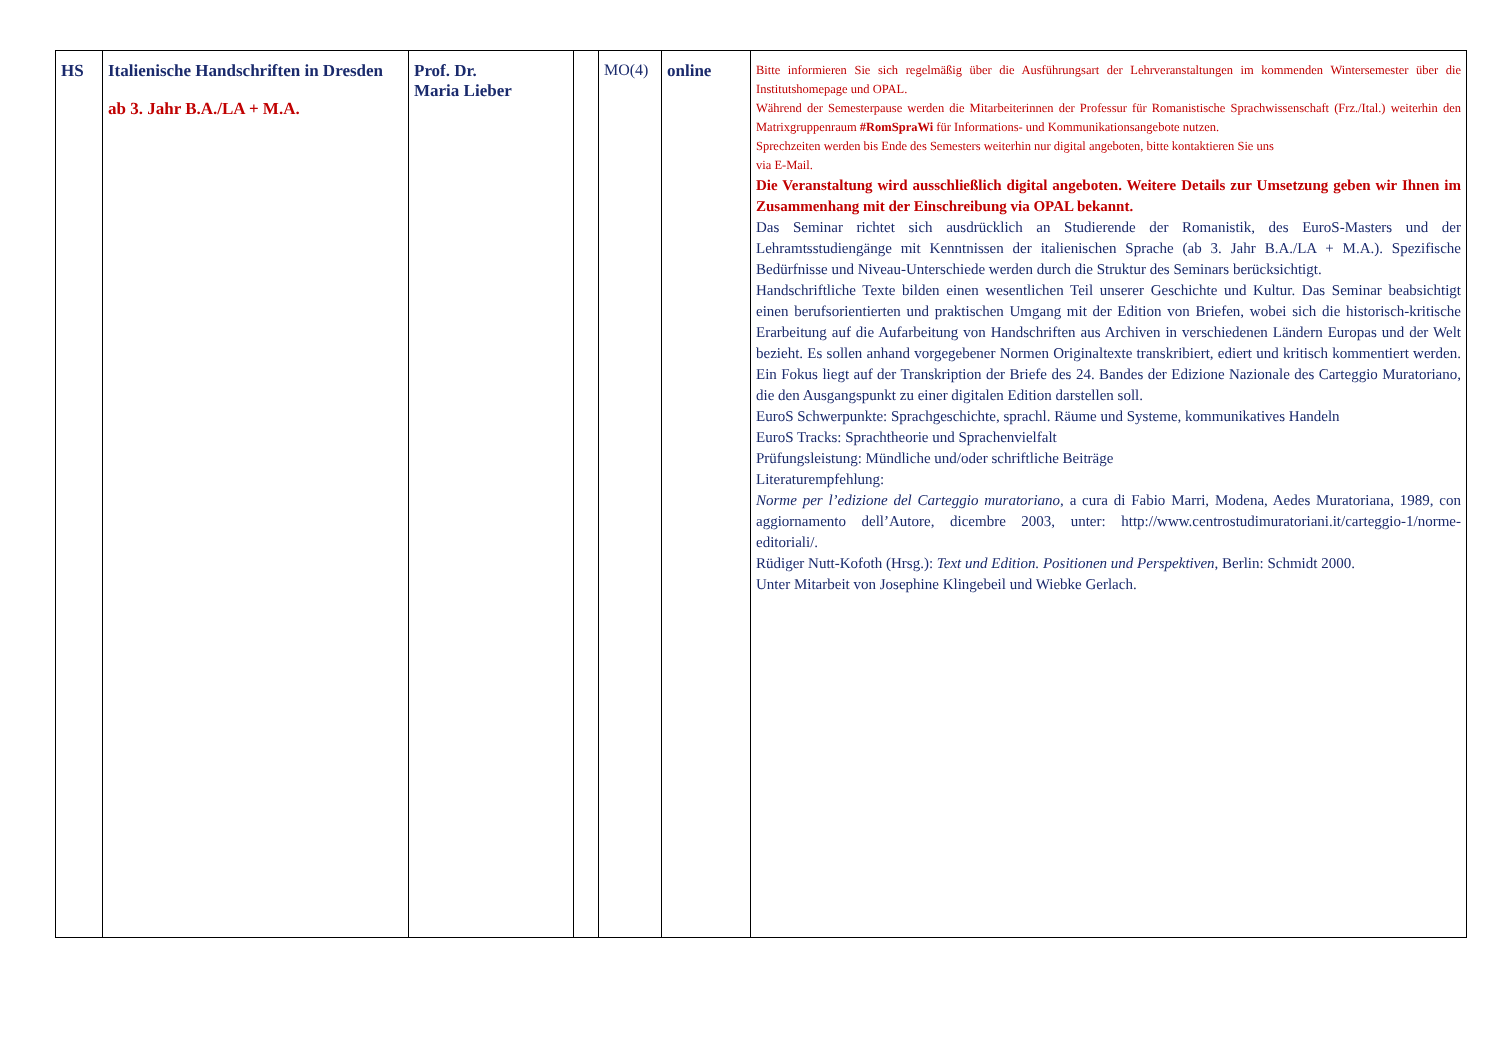| HS | Italienische Handschriften in Dresden ab 3. Jahr B.A./LA + M.A. | Prof. Dr. Maria Lieber | | MO(4) | online | Bitte informieren Sie sich regelmäßig über die Ausführungsart der Lehrveranstaltungen im kommenden Wintersemester über die Institutshomepage und OPAL. Während der Semesterpause werden die Mitarbeiterinnen der Professur für Romanistische Sprachwissenschaft (Frz./Ital.) weiterhin den Matrixgruppenraum #RomSpraWi für Informations- und Kommunikationsangebote nutzen. Sprechzeiten werden bis Ende des Semesters weiterhin nur digital angeboten, bitte kontaktieren Sie uns via E-Mail. Die Veranstaltung wird ausschließlich digital angeboten. Weitere Details zur Umsetzung geben wir Ihnen im Zusammenhang mit der Einschreibung via OPAL bekannt. Das Seminar richtet sich ausdrücklich an Studierende der Romanistik, des EuroS-Masters und der Lehramtsstudiengänge mit Kenntnissen der italienischen Sprache (ab 3. Jahr B.A./LA + M.A.). Spezifische Bedürfnisse und Niveau-Unterschiede werden durch die Struktur des Seminars berücksichtigt. Handschriftliche Texte bilden einen wesentlichen Teil unserer Geschichte und Kultur. Das Seminar beabsichtigt einen berufsorientierten und praktischen Umgang mit der Edition von Briefen, wobei sich die historisch-kritische Erarbeitung auf die Aufarbeitung von Handschriften aus Archiven in verschiedenen Ländern Europas und der Welt bezieht. Es sollen anhand vorgegebener Normen Originaltexte transkribiert, ediert und kritisch kommentiert werden. Ein Fokus liegt auf der Transkription der Briefe des 24. Bandes der Edizione Nazionale des Carteggio Muratoriano, die den Ausgangspunkt zu einer digitalen Edition darstellen soll. EuroS Schwerpunkte: Sprachgeschichte, sprachl. Räume und Systeme, kommunikatives Handeln EuroS Tracks: Sprachtheorie und Sprachenvielfalt Prüfungsleistung: Mündliche und/oder schriftliche Beiträge Literaturempfehlung: Norme per l’edizione del Carteggio muratoriano , a cura di Fabio Marri, Modena, Aedes Muratoriana, 1989, con aggiornamento dell’Autore, dicembre 2003, unter: http://www.centrostudimuratoriani.it/carteggio-1/norme-editoriali/. Rüdiger Nutt-Kofoth (Hrsg.): Text und Edition. Positionen und Perspektiven , Berlin: Schmidt 2000. Unter Mitarbeit von Josephine Klingebeil und Wiebke Gerlach. |